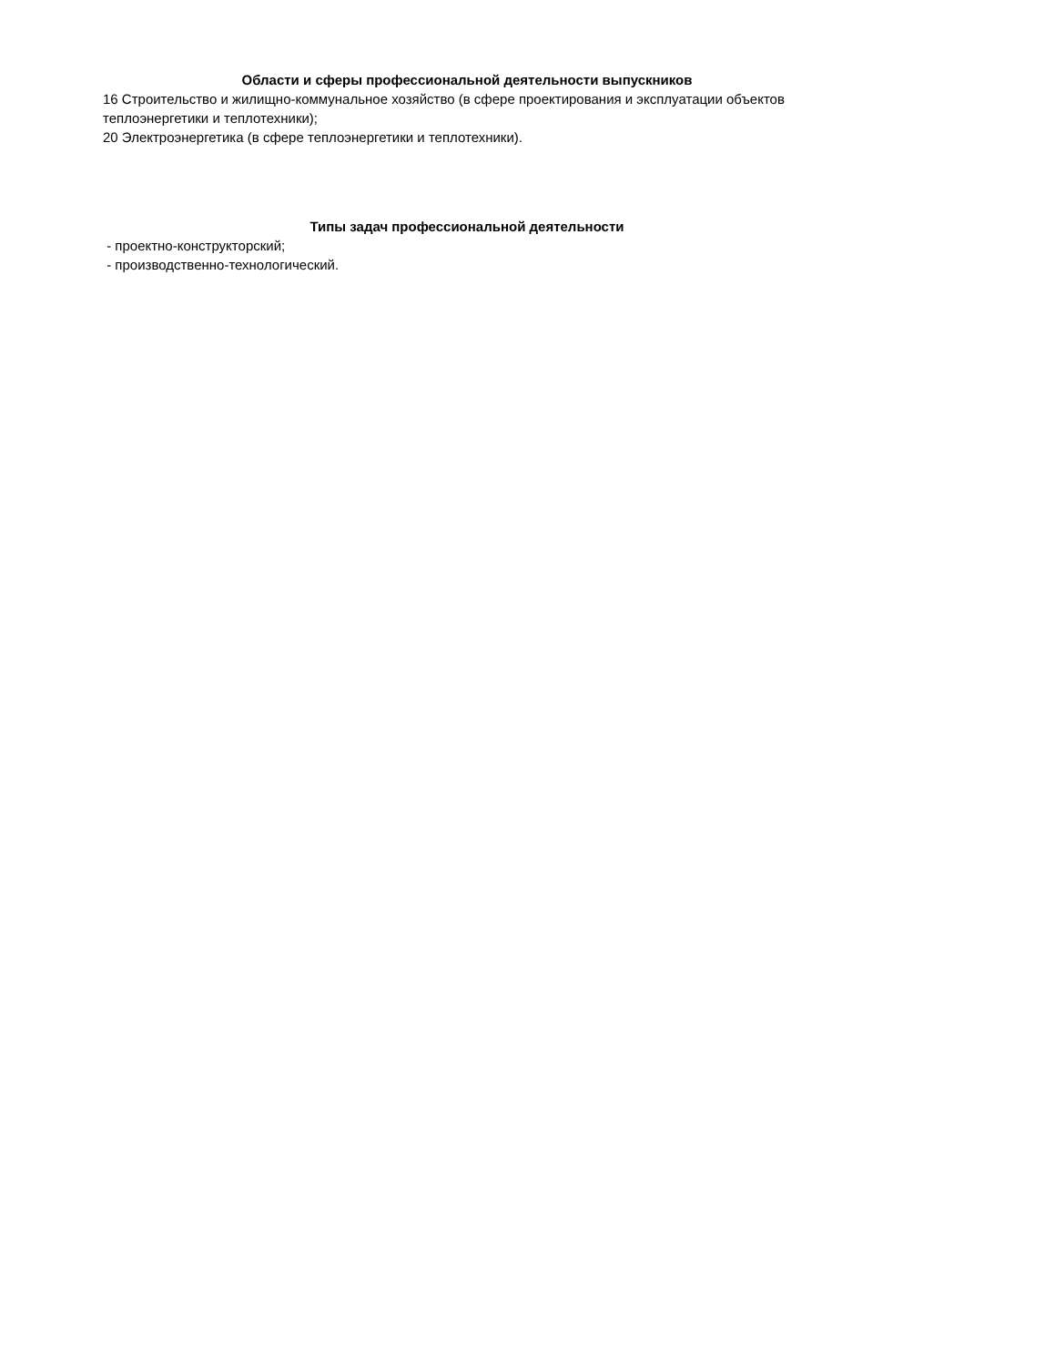Области и сферы профессиональной деятельности выпускников
16 Строительство и жилищно-коммунальное хозяйство (в сфере проектирования и эксплуатации объектов теплоэнергетики и теплотехники);
20 Электроэнергетика (в сфере теплоэнергетики и теплотехники).
Типы задач профессиональной деятельности
- проектно-конструкторский;
- производственно-технологический.